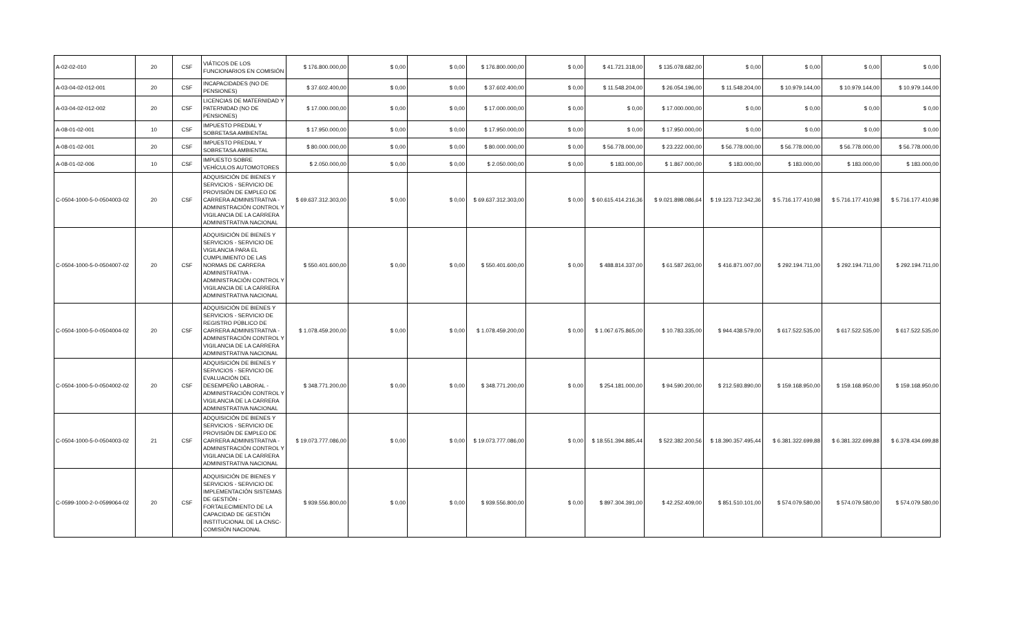| A-02-02-010 | 20 | CSF | VIÁTICOS DE LOS FUNCIONARIOS EN COMISIÓN | $ 176.800.000,00 | $ 0,00 | $ 0,00 | $ 176.800.000,00 | $ 0,00 | $ 41.721.318,00 | $ 135.078.682,00 | $ 0,00 | $ 0,00 | $ 0,00 | $ 0,00 |
| A-03-04-02-012-001 | 20 | CSF | INCAPACIDADES (NO DE PENSIONES) | $ 37.602.400,00 | $ 0,00 | $ 0,00 | $ 37.602.400,00 | $ 0,00 | $ 11.548.204,00 | $ 26.054.196,00 | $ 11.548.204,00 | $ 10.979.144,00 | $ 10.979.144,00 | $ 10.979.144,00 |
| A-03-04-02-012-002 | 20 | CSF | LICENCIAS DE MATERNIDAD Y PATERNIDAD (NO DE PENSIONES) | $ 17.000.000,00 | $ 0,00 | $ 0,00 | $ 17.000.000,00 | $ 0,00 | $ 0,00 | $ 17.000.000,00 | $ 0,00 | $ 0,00 | $ 0,00 | $ 0,00 |
| A-08-01-02-001 | 10 | CSF | IMPUESTO PREDIAL Y SOBRETASA AMBIENTAL | $ 17.950.000,00 | $ 0,00 | $ 0,00 | $ 17.950.000,00 | $ 0,00 | $ 0,00 | $ 17.950.000,00 | $ 0,00 | $ 0,00 | $ 0,00 | $ 0,00 |
| A-08-01-02-001 | 20 | CSF | IMPUESTO PREDIAL Y SOBRETASA AMBIENTAL | $ 80.000.000,00 | $ 0,00 | $ 0,00 | $ 80.000.000,00 | $ 0,00 | $ 56.778.000,00 | $ 23.222.000,00 | $ 56.778.000,00 | $ 56.778.000,00 | $ 56.778.000,00 | $ 56.778.000,00 |
| A-08-01-02-006 | 10 | CSF | IMPUESTO SOBRE VEHÍCULOS AUTOMOTORES | $ 2.050.000,00 | $ 0,00 | $ 0,00 | $ 2.050.000,00 | $ 0,00 | $ 183.000,00 | $ 1.867.000,00 | $ 183.000,00 | $ 183.000,00 | $ 183.000,00 | $ 183.000,00 |
| C-0504-1000-5-0-0504003-02 | 20 | CSF | ADQUISICIÓN DE BIENES Y SERVICIOS - SERVICIO DE PROVISIÓN DE EMPLEO DE CARRERA ADMINISTRATIVA - ADMINISTRACIÓN CONTROL Y VIGILANCIA DE LA CARRERA ADMINISTRATIVA NACIONAL | $ 69.637.312.303,00 | $ 0,00 | $ 0,00 | $ 69.637.312.303,00 | $ 0,00 | $ 60.615.414.216,36 | $ 9.021.898.086,64 | $ 19.123.712.342,36 | $ 5.716.177.410,98 | $ 5.716.177.410,98 | $ 5.716.177.410,98 |
| C-0504-1000-5-0-0504007-02 | 20 | CSF | ADQUISICIÓN DE BIENES Y SERVICIOS - SERVICIO DE VIGILANCIA PARA EL CUMPLIMIENTO DE LAS NORMAS DE CARRERA ADMINISTRATIVA - ADMINISTRACIÓN CONTROL Y VIGILANCIA DE LA CARRERA ADMINISTRATIVA NACIONAL | $ 550.401.600,00 | $ 0,00 | $ 0,00 | $ 550.401.600,00 | $ 0,00 | $ 488.814.337,00 | $ 61.587.263,00 | $ 416.871.007,00 | $ 292.194.711,00 | $ 292.194.711,00 | $ 292.194.711,00 |
| C-0504-1000-5-0-0504004-02 | 20 | CSF | ADQUISICIÓN DE BIENES Y SERVICIOS - SERVICIO DE REGISTRO PÚBLICO DE CARRERA ADMINISTRATIVA - ADMINISTRACIÓN CONTROL Y VIGILANCIA DE LA CARRERA ADMINISTRATIVA NACIONAL | $ 1.078.459.200,00 | $ 0,00 | $ 0,00 | $ 1.078.459.200,00 | $ 0,00 | $ 1.067.675.865,00 | $ 10.783.335,00 | $ 944.438.579,00 | $ 617.522.535,00 | $ 617.522.535,00 | $ 617.522.535,00 |
| C-0504-1000-5-0-0504002-02 | 20 | CSF | ADQUISICIÓN DE BIENES Y SERVICIOS - SERVICIO DE EVALUACIÓN DEL DESEMPEÑO LABORAL - ADMINISTRACIÓN CONTROL Y VIGILANCIA DE LA CARRERA ADMINISTRATIVA NACIONAL | $ 348.771.200,00 | $ 0,00 | $ 0,00 | $ 348.771.200,00 | $ 0,00 | $ 254.181.000,00 | $ 94.590.200,00 | $ 212.593.890,00 | $ 159.168.950,00 | $ 159.168.950,00 | $ 159.168.950,00 |
| C-0504-1000-5-0-0504003-02 | 21 | CSF | ADQUISICIÓN DE BIENES Y SERVICIOS - SERVICIO DE PROVISIÓN DE EMPLEO DE CARRERA ADMINISTRATIVA - ADMINISTRACIÓN CONTROL Y VIGILANCIA DE LA CARRERA ADMINISTRATIVA NACIONAL | $ 19.073.777.086,00 | $ 0,00 | $ 0,00 | $ 19.073.777.086,00 | $ 0,00 | $ 18.551.394.885,44 | $ 522.382.200,56 | $ 18.390.357.495,44 | $ 6.381.322.699,88 | $ 6.381.322.699,88 | $ 6.378.434.699,88 |
| C-0599-1000-2-0-0599064-02 | 20 | CSF | ADQUISICIÓN DE BIENES Y SERVICIOS - SERVICIO DE IMPLEMENTACIÓN SISTEMAS DE GESTIÓN - FORTALECIMIENTO DE LA CAPACIDAD DE GESTIÓN INSTITUCIONAL DE LA CNSC- COMISIÓN NACIONAL | $ 939.556.800,00 | $ 0,00 | $ 0,00 | $ 939.556.800,00 | $ 0,00 | $ 897.304.391,00 | $ 42.252.409,00 | $ 851.510.101,00 | $ 574.079.580,00 | $ 574.079.580,00 | $ 574.079.580,00 |